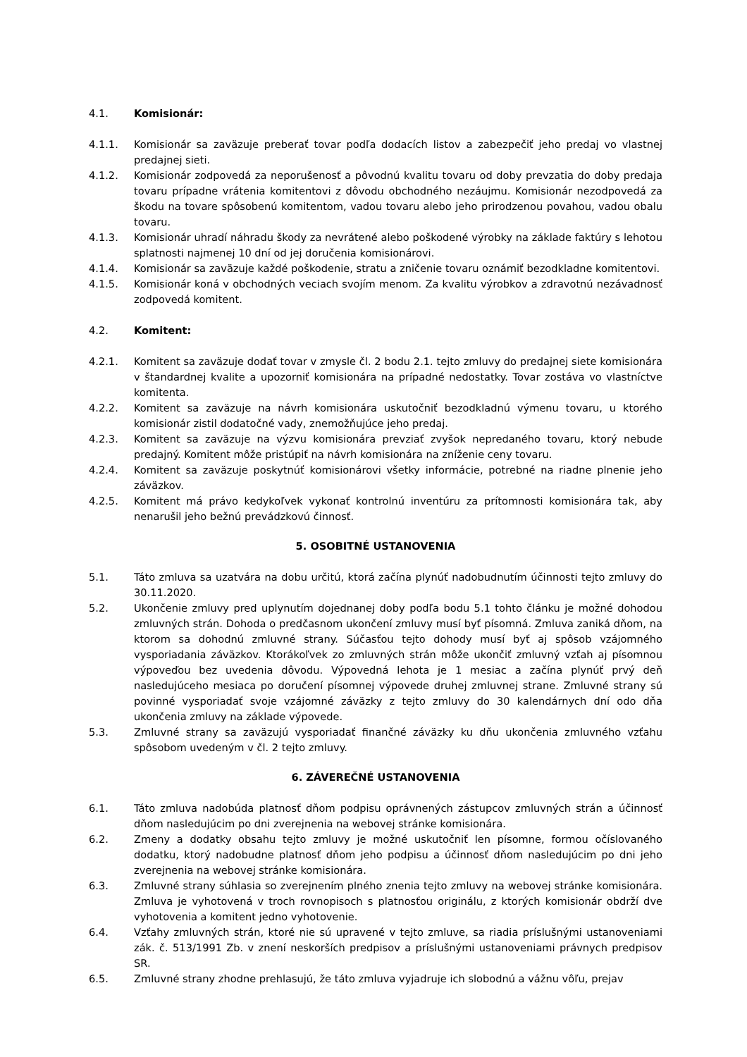4.1. Komisionár:
4.1.1. Komisionár sa zaväzuje preberať tovar podľa dodacích listov a zabezpečiť jeho predaj vo vlastnej predajnej sieti.
4.1.2. Komisionár zodpovedá za neporušenosť a pôvodnú kvalitu tovaru od doby prevzatia do doby predaja tovaru prípadne vrátenia komitentovi z dôvodu obchodného nezáujmu. Komisionár nezodpovedá za škodu na tovare spôsobenú komitentom, vadou tovaru alebo jeho prirodzenou povahou, vadou obalu tovaru.
4.1.3. Komisionár uhradí náhradu škody za nevrátené alebo poškodené výrobky na základe faktúry s lehotou splatnosti najmenej 10 dní od jej doručenia komisionárovi.
4.1.4. Komisionár sa zaväzuje každé poškodenie, stratu a zničenie tovaru oznámiť bezodkladne komitentovi.
4.1.5. Komisionár koná v obchodných veciach svojím menom. Za kvalitu výrobkov a zdravotnú nezávadnosť zodpovedá komitent.
4.2. Komitent:
4.2.1. Komitent sa zaväzuje dodať tovar v zmysle čl. 2 bodu 2.1. tejto zmluvy do predajnej siete komisionára v štandardnej kvalite a upozorniť komisionára na prípadné nedostatky. Tovar zostáva vo vlastníctve komitenta.
4.2.2. Komitent sa zaväzuje na návrh komisionára uskutočniť bezodkladnú výmenu tovaru, u ktorého komisionár zistil dodatočné vady, znemožňujúce jeho predaj.
4.2.3. Komitent sa zaväzuje na výzvu komisionára prevziať zvyšok nepredaného tovaru, ktorý nebude predajný. Komitent môže pristúpiť na návrh komisionára na zníženie ceny tovaru.
4.2.4. Komitent sa zaväzuje poskytnúť komisionárovi všetky informácie, potrebné na riadne plnenie jeho záväzkov.
4.2.5. Komitent má právo kedykoľvek vykonať kontrolnú inventúru za prítomnosti komisionára tak, aby nenarušil jeho bežnú prevádzkovú činnosť.
5. OSOBITNÉ USTANOVENIA
5.1. Táto zmluva sa uzatvára na dobu určitú, ktorá začína plynúť nadobudnutím účinnosti tejto zmluvy do 30.11.2020.
5.2. Ukončenie zmluvy pred uplynutím dojednanej doby podľa bodu 5.1 tohto článku je možné dohodou zmluvných strán. Dohoda o predčasnom ukončení zmluvy musí byť písomná. Zmluva zaniká dňom, na ktorom sa dohodnú zmluvné strany. Súčasťou tejto dohody musí byť aj spôsob vzájomného vysporiadania záväzkov. Ktorákoľvek zo zmluvných strán môže ukončiť zmluvný vzťah aj písomnou výpoveďou bez uvedenia dôvodu. Výpovedná lehota je 1 mesiac a začína plynúť prvý deň nasledujúceho mesiaca po doručení písomnej výpovede druhej zmluvnej strane. Zmluvné strany sú povinné vysporiadať svoje vzájomné záväzky z tejto zmluvy do 30 kalendárnych dní odo dňa ukončenia zmluvy na základe výpovede.
5.3. Zmluvné strany sa zaväzujú vysporiadať finančné záväzky ku dňu ukončenia zmluvného vzťahu spôsobom uvedeným v čl. 2 tejto zmluvy.
6. ZÁVEREČNÉ USTANOVENIA
6.1. Táto zmluva nadobúda platnosť dňom podpisu oprávnených zástupcov zmluvných strán a účinnosť dňom nasledujúcim po dni zverejnenia na webovej stránke komisionára.
6.2. Zmeny a dodatky obsahu tejto zmluvy je možné uskutočniť len písomne, formou očíslovaného dodatku, ktorý nadobudne platnosť dňom jeho podpisu a účinnosť dňom nasledujúcim po dni jeho zverejnenia na webovej stránke komisionára.
6.3. Zmluvné strany súhlasia so zverejnením plného znenia tejto zmluvy na webovej stránke komisionára. Zmluva je vyhotovená v troch rovnopisoch s platnosťou originálu, z ktorých komisionár obdrží dve vyhotovenia a komitent jedno vyhotovenie.
6.4. Vzťahy zmluvných strán, ktoré nie sú upravené v tejto zmluve, sa riadia príslušnými ustanoveniami zák. č. 513/1991 Zb. v znení neskorších predpisov a príslušnými ustanoveniami právnych predpisov SR.
6.5. Zmluvné strany zhodne prehlasujú, že táto zmluva vyjadruje ich slobodnú a vážnu vôľu, prejav